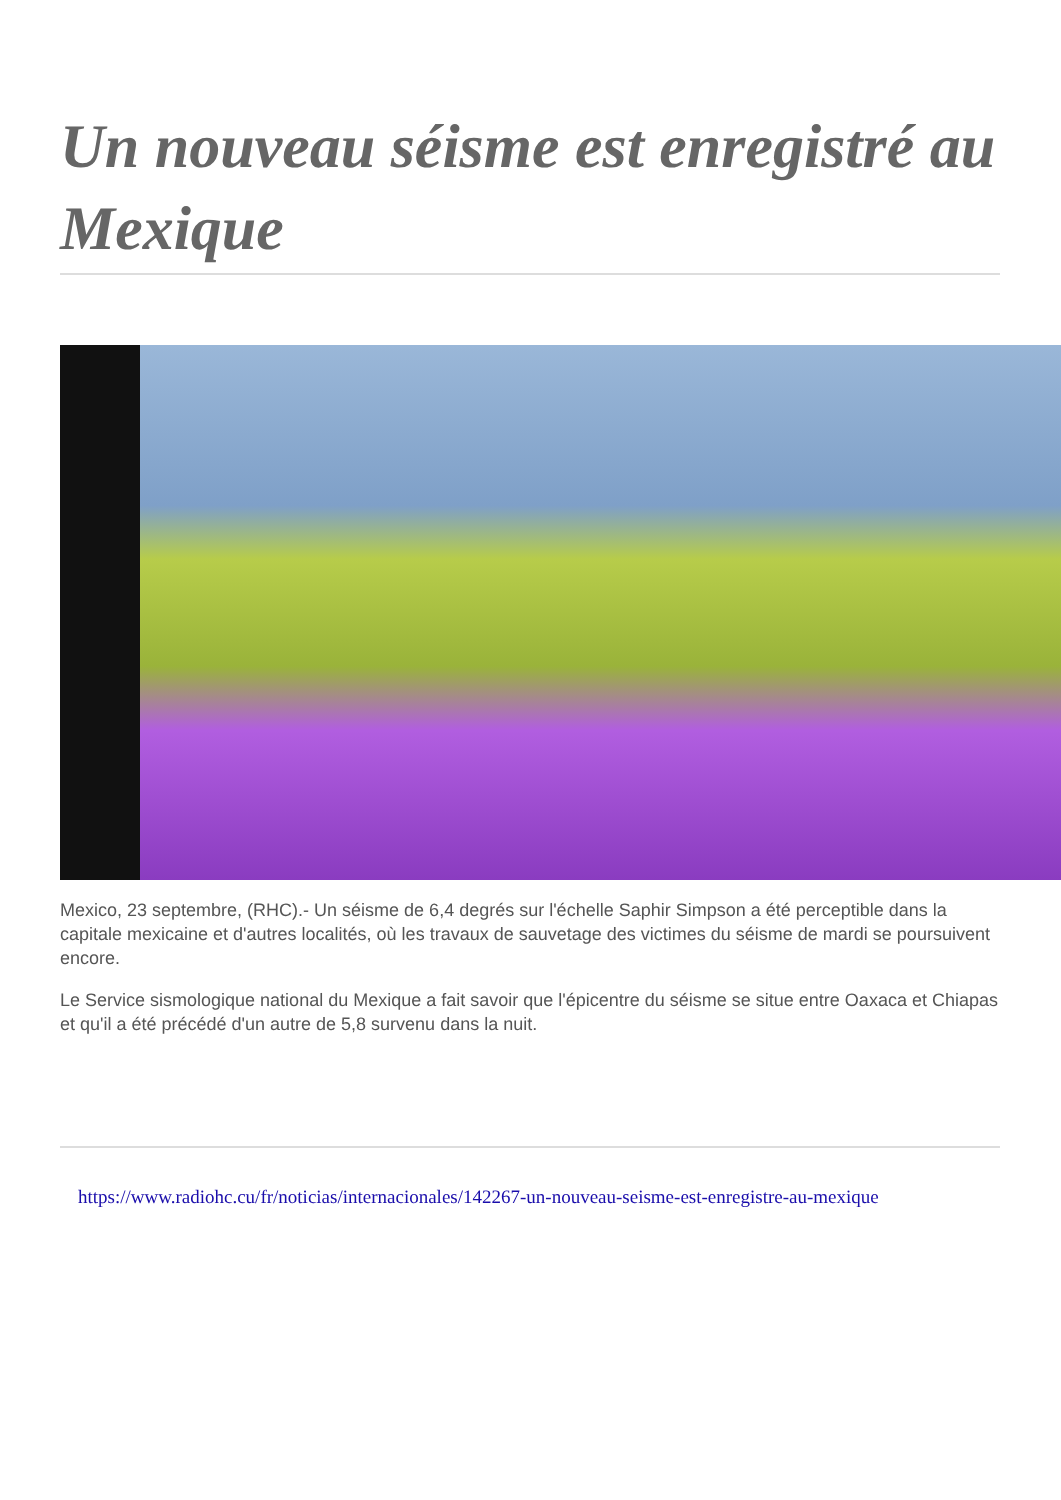Un nouveau séisme est enregistré au Mexique
Mexico, 23 septembre, (RHC).- Un séisme de 6,4 degrés sur l'échelle Saphir Simpson a été perceptible dans la capitale mexicaine et d'autres localités, où les travaux de sauvetage des victimes du séisme de mardi se poursuivent encore.
Le Service sismologique national du Mexique a fait savoir que l'épicentre du séisme se situe entre Oaxaca et Chiapas et qu'il a été précédé d'un autre de 5,8 survenu dans la nuit.
https://www.radiohc.cu/fr/noticias/internacionales/142267-un-nouveau-seisme-est-enregistre-au-mexique